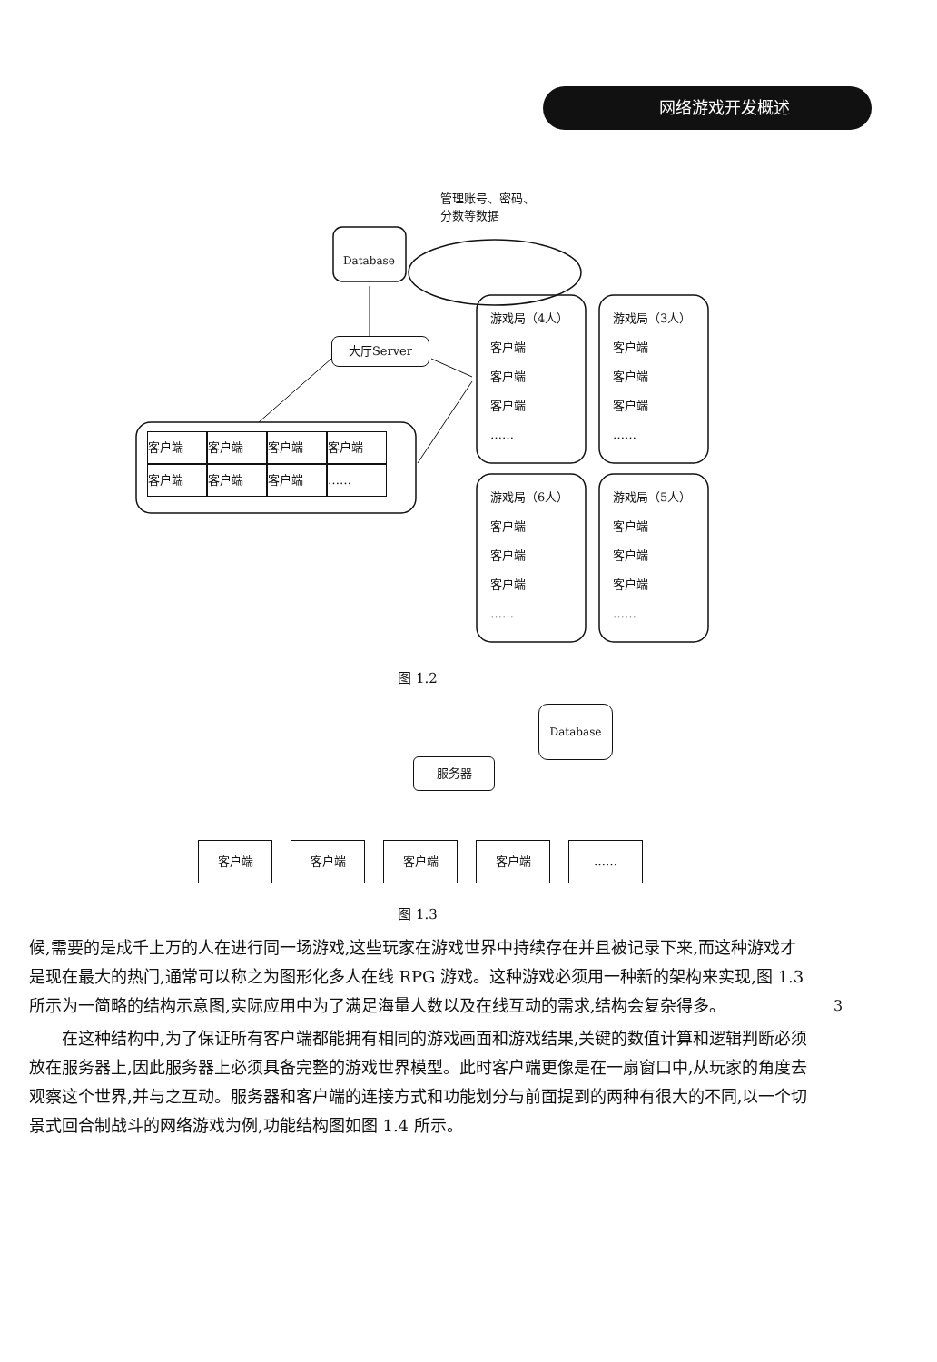网络游戏开发概述
管理账号、密码、
分数等数据
Database
大厅Server
客户端 客户端 客户端 客户端
客户端 客户端 客户端 ……
游戏局（4人）
客户端
客户端
客户端
……
游戏局（3人）
客户端
客户端
客户端
……
游戏局（6人）
客户端
客户端
客户端
……
游戏局（5人）
客户端
客户端
客户端
……
图 1.2
Database
服务器
客户端 客户端 客户端 客户端 ……
图 1.3
候,需要的是成千上万的人在进行同一场游戏,这些玩家在游戏世界中持续存在并且被记录下来,而这种游戏才是现在最大的热门,通常可以称之为图形化多人在线 RPG 游戏。这种游戏必须用一种新的架构来实现,图 1.3 所示为一简略的结构示意图,实际应用中为了满足海量人数以及在线互动的需求,结构会复杂得多。
在这种结构中,为了保证所有客户端都能拥有相同的游戏画面和游戏结果,关键的数值计算和逻辑判断必须放在服务器上,因此服务器上必须具备完整的游戏世界模型。此时客户端更像是在一扇窗口中,从玩家的角度去观察这个世界,并与之互动。服务器和客户端的连接方式和功能划分与前面提到的两种有很大的不同,以一个切景式回合制战斗的网络游戏为例,功能结构图如图 1.4 所示。
3